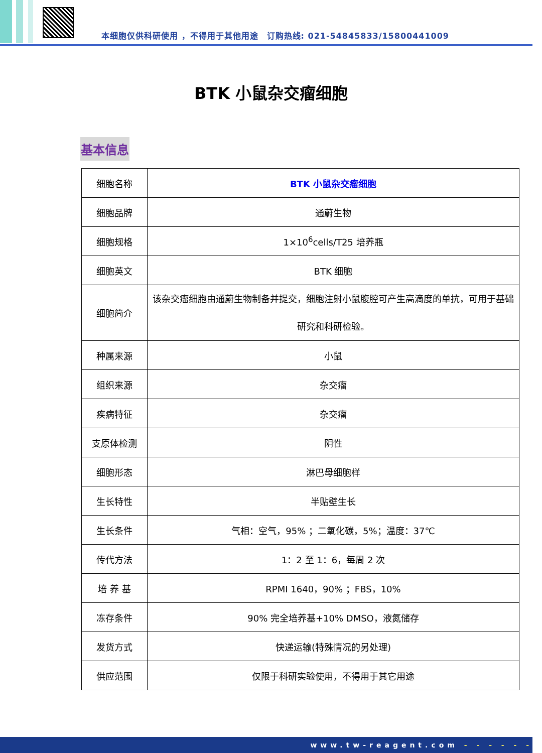本细胞仅供科研使用 ，不得用于其他用途　订购热线: 021-54845833/15800441009
BTK 小鼠杂交瘤细胞
基本信息
| 细胞名称 | BTK 小鼠杂交瘤细胞 |
| 细胞品牌 | 通蔚生物 |
| 细胞规格 | 1×10<sup>6</sup>cells/T25 培养瓶 |
| 细胞英文 | BTK 细胞 |
| 细胞简介 | 该杂交瘤细胞由通蔚生物制备并提交，细胞注射小鼠腹腔可产生高滴度的单抗，可用于基础研究和科研检验。 |
| 种属来源 | 小鼠 |
| 组织来源 | 杂交瘤 |
| 疾病特征 | 杂交瘤 |
| 支原体检测 | 阴性 |
| 细胞形态 | 淋巴母细胞样 |
| 生长特性 | 半贴壁生长 |
| 生长条件 | 气相：空气，95% ；二氧化碳，5%；温度：37℃ |
| 传代方法 | 1：2 至 1：6，每周 2 次 |
| 培 养 基 | RPMI 1640，90% ；FBS，10% |
| 冻存条件 | 90% 完全培养基+10% DMSO，液氮储存 |
| 发货方式 | 快递运输(特殊情况的另处理) |
| 供应范围 | 仅限于科研实验使用，不得用于其它用途 |
www.tw-reagent.com - - - - - -